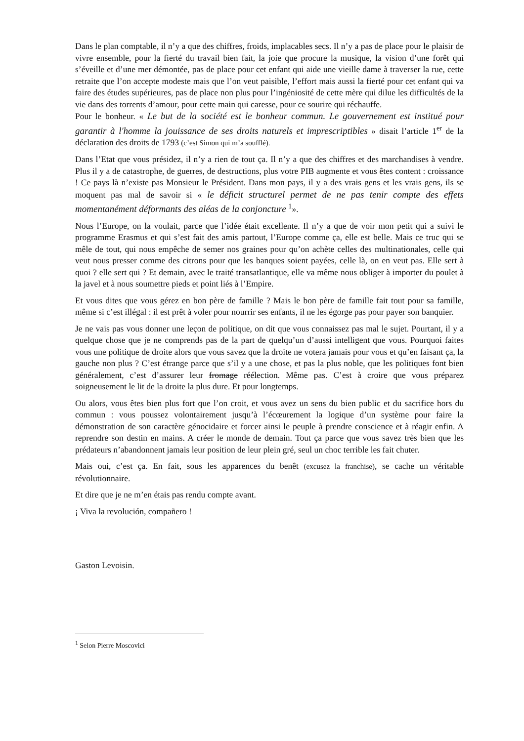Dans le plan comptable, il n’y a que des chiffres, froids, implacables secs. Il n’y a pas de place pour le plaisir de vivre ensemble, pour la fierté du travail bien fait, la joie que procure la musique, la vision d’une forêt qui s’éveille et d’une mer démontée, pas de place pour cet enfant qui aide une vieille dame à traverser la rue, cette retraite que l’on accepte modeste mais que l’on veut paisible, l’effort mais aussi la fierté pour cet enfant qui va faire des études supérieures, pas de place non plus pour l’ingéniosité de cette mère qui dilue les difficultés de la vie dans des torrents d’amour, pour cette main qui caresse, pour ce sourire qui réchauffe.
Pour le bonheur. « Le but de la société est le bonheur commun. Le gouvernement est institué pour garantir à l'homme la jouissance de ses droits naturels et imprescriptibles » disait l’article 1<sup>er</sup> de la déclaration des droits de 1793 (c’est Simon qui m’a soufflé).
Dans l’Etat que vous présidez, il n’y a rien de tout ça. Il n’y a que des chiffres et des marchandises à vendre. Plus il y a de catastrophe, de guerres, de destructions, plus votre PIB augmente et vous êtes content : croissance ! Ce pays là n’existe pas Monsieur le Président. Dans mon pays, il y a des vrais gens et les vrais gens, ils se moquent pas mal de savoir si « le déficit structurel permet de ne pas tenir compte des effets momentanément déformants des aléas de la conjoncture <sup>1</sup>».
Nous l’Europe, on la voulait, parce que l’idée était excellente. Il n’y a que de voir mon petit qui a suivi le programme Erasmus et qui s’est fait des amis partout, l’Europe comme ça, elle est belle. Mais ce truc qui se mêle de tout, qui nous empêche de semer nos graines pour qu’on achète celles des multinationales, celle qui veut nous presser comme des citrons pour que les banques soient payées, celle là, on en veut pas. Elle sert à quoi ? elle sert qui ? Et demain, avec le traité transatlantique, elle va même nous obliger à importer du poulet à la javel et à nous soumettre pieds et point liés à l’Empire.
Et vous dites que vous gérez en bon père de famille ? Mais le bon père de famille fait tout pour sa famille, même si c’est illégal : il est prêt à voler pour nourrir ses enfants, il ne les égorge pas pour payer son banquier.
Je ne vais pas vous donner une leçon de politique, on dit que vous connaissez pas mal le sujet. Pourtant, il y a quelque chose que je ne comprends pas de la part de quelqu’un d’aussi intelligent que vous. Pourquoi faites vous une politique de droite alors que vous savez que la droite ne votera jamais pour vous et qu’en faisant ça, la gauche non plus ? C’est étrange parce que s’il y a une chose, et pas la plus noble, que les politiques font bien généralement, c’est d’assurer leur fromage réélection. Même pas. C’est à croire que vous préparez soigneusement le lit de la droite la plus dure. Et pour longtemps.
Ou alors, vous êtes bien plus fort que l’on croit, et vous avez un sens du bien public et du sacrifice hors du commun : vous poussez volontairement jusqu’à l’écœurement la logique d’un système pour faire la démonstration de son caractère génocidaire et forcer ainsi le peuple à prendre conscience et à réagir enfin. A reprendre son destin en mains. A créer le monde de demain. Tout ça parce que vous savez très bien que les prédateurs n’abandonnent jamais leur position de leur plein gré, seul un choc terrible les fait chuter.
Mais oui, c’est ça. En fait, sous les apparences du benêt (excusez la franchise), se cache un véritable révolutionnaire.
Et dire que je ne m’en étais pas rendu compte avant.
¡ Viva la revolución, compañero !
Gaston Levoisin.
<sup>1</sup> Selon Pierre Moscovici